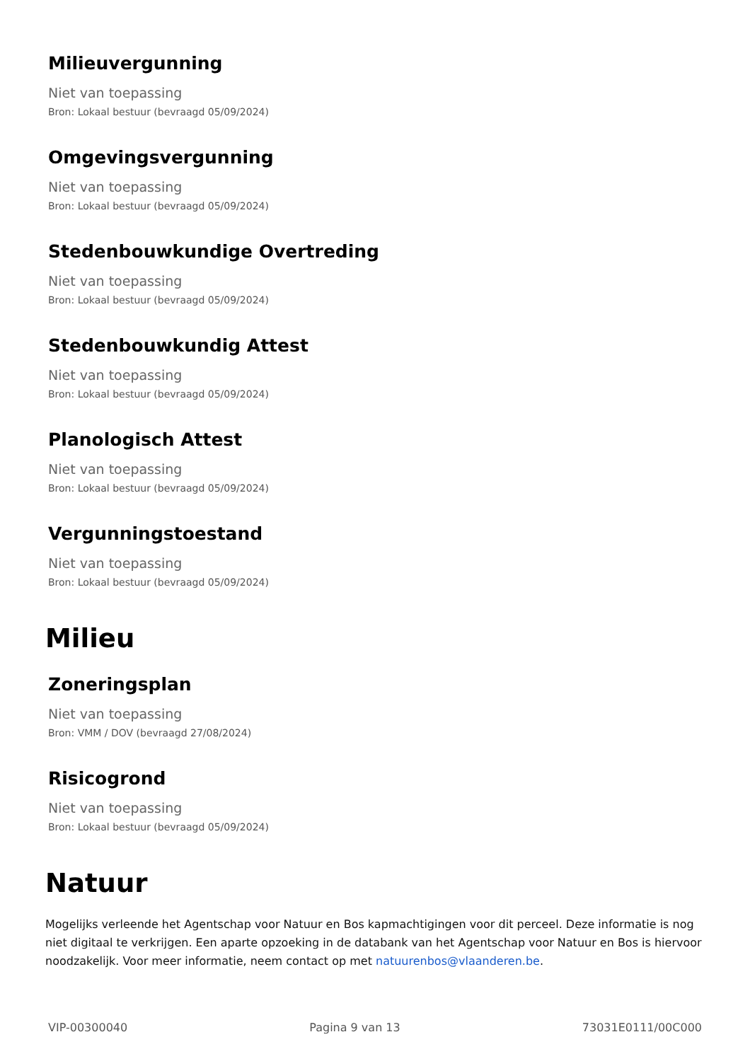Milieuvergunning
Niet van toepassing
Bron: Lokaal bestuur (bevraagd 05/09/2024)
Omgevingsvergunning
Niet van toepassing
Bron: Lokaal bestuur (bevraagd 05/09/2024)
Stedenbouwkundige Overtreding
Niet van toepassing
Bron: Lokaal bestuur (bevraagd 05/09/2024)
Stedenbouwkundig Attest
Niet van toepassing
Bron: Lokaal bestuur (bevraagd 05/09/2024)
Planologisch Attest
Niet van toepassing
Bron: Lokaal bestuur (bevraagd 05/09/2024)
Vergunningstoestand
Niet van toepassing
Bron: Lokaal bestuur (bevraagd 05/09/2024)
Milieu
Zoneringsplan
Niet van toepassing
Bron: VMM / DOV (bevraagd 27/08/2024)
Risicogrond
Niet van toepassing
Bron: Lokaal bestuur (bevraagd 05/09/2024)
Natuur
Mogelijks verleende het Agentschap voor Natuur en Bos kapmachtigingen voor dit perceel. Deze informatie is nog niet digitaal te verkrijgen. Een aparte opzoeking in de databank van het Agentschap voor Natuur en Bos is hiervoor noodzakelijk. Voor meer informatie, neem contact op met natuurenbos@vlaanderen.be.
VIP-00300040 Pagina 9 van 13 73031E0111/00C000